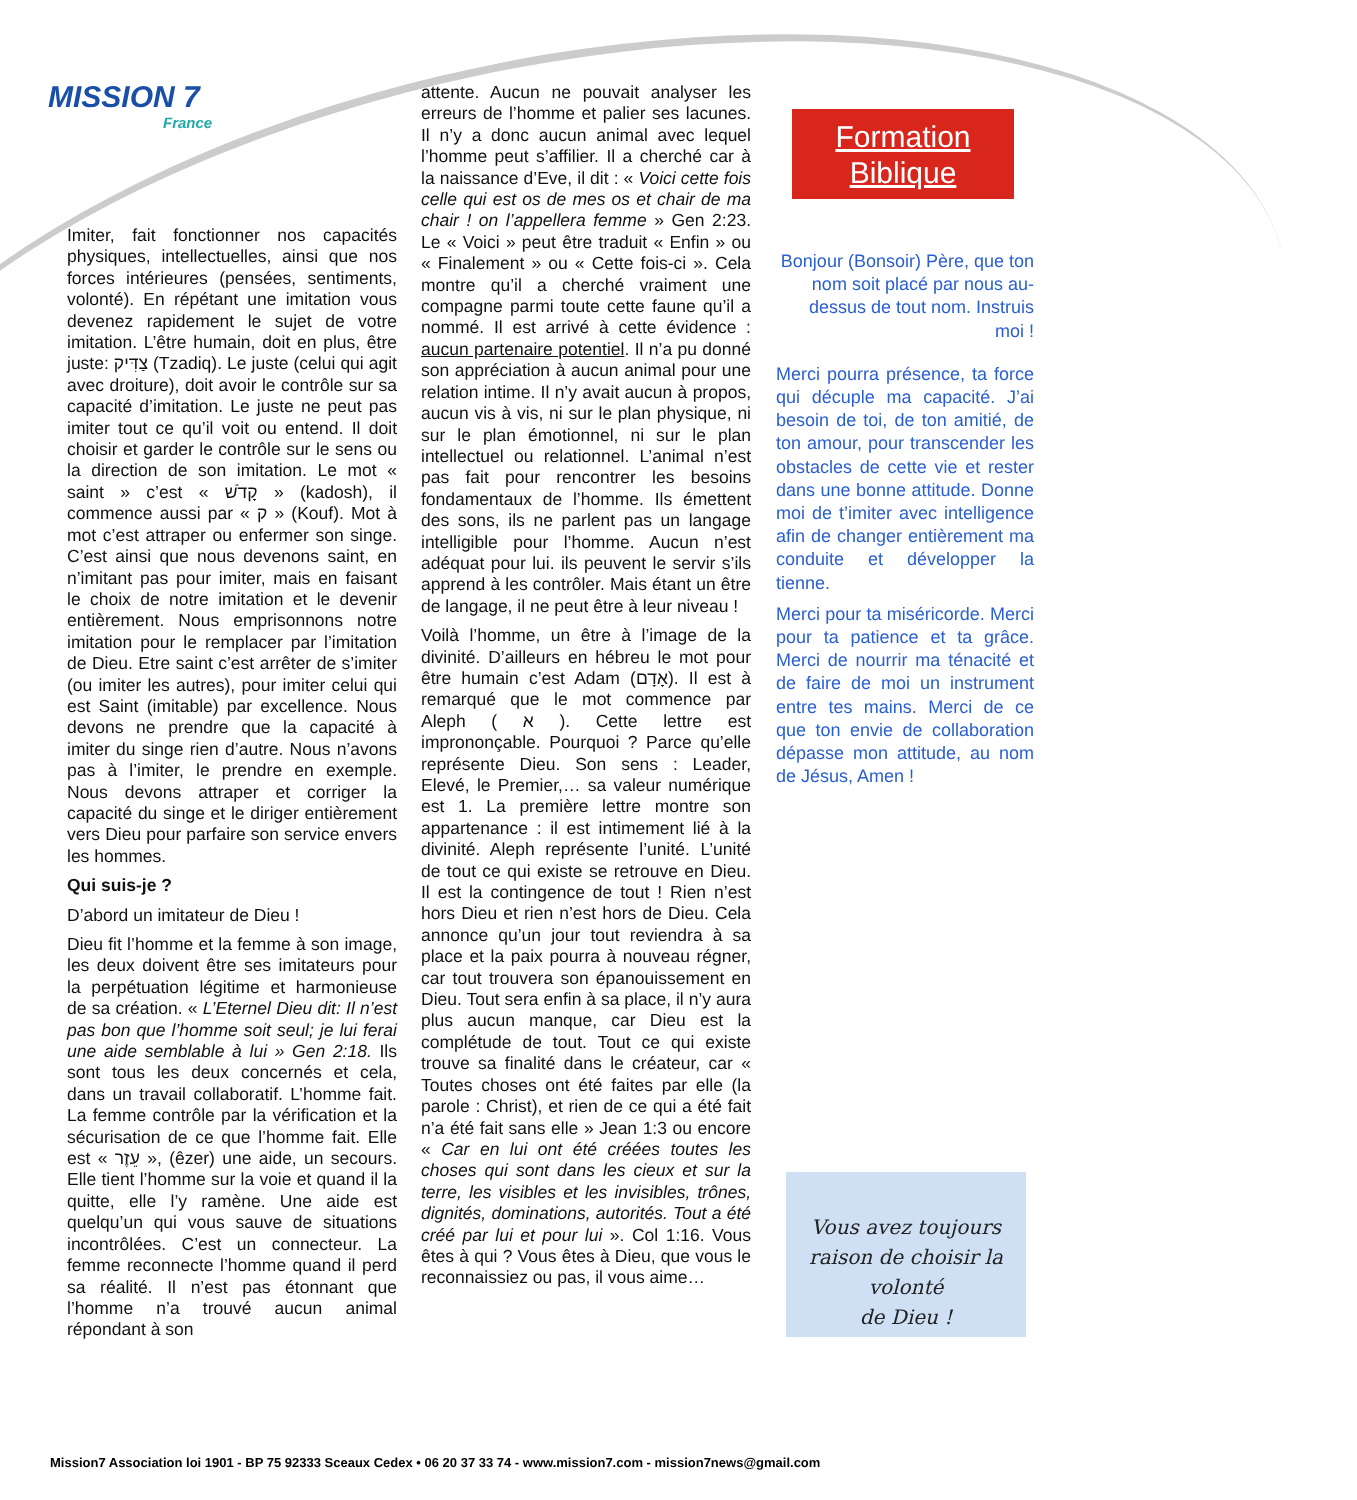MISSION 7
France
Formation
Biblique
Imiter, fait fonctionner nos capacités physiques, intellectuelles, ainsi que nos forces intérieures (pensées, sentiments, volonté). En répétant une imitation vous devenez rapidement le sujet de votre imitation. L’être humain, doit en plus, être juste: צַדִּיק (Tzadiq). Le juste (celui qui agit avec droiture), doit avoir le contrôle sur sa capacité d’imitation. Le juste ne peut pas imiter tout ce qu’il voit ou entend. Il doit choisir et garder le contrôle sur le sens ou la direction de son imitation. Le mot « saint » c’est « קָדֹשׁ » (kadosh), il commence aussi par « ק » (Kouf). Mot à mot c’est attraper ou enfermer son singe. C’est ainsi que nous devenons saint, en n’imitant pas pour imiter, mais en faisant le choix de notre imitation et le devenir entièrement. Nous emprisonnons notre imitation pour le remplacer par l’imitation de Dieu. Etre saint c’est arrêter de s’imiter (ou imiter les autres), pour imiter celui qui est Saint (imitable) par excellence. Nous devons ne prendre que la capacité à imiter du singe rien d’autre. Nous n’avons pas à l’imiter, le prendre en exemple. Nous devons attraper et corriger la capacité du singe et le diriger entièrement vers Dieu pour parfaire son service envers les hommes.
Qui suis-je ?
D’abord un imitateur de Dieu !
Dieu fit l’homme et la femme à son image, les deux doivent être ses imitateurs pour la perpétuation légitime et harmonieuse de sa création. « L’Eternel Dieu dit: Il n’est pas bon que l’homme soit seul; je lui ferai une aide semblable à lui » Gen 2:18. Ils sont tous les deux concernés et cela, dans un travail collaboratif. L’homme fait. La femme contrôle par la vérification et la sécurisation de ce que l’homme fait. Elle est « עֵזֶר », (êzer) une aide, un secours. Elle tient l’homme sur la voie et quand il la quitte, elle l’y ramène. Une aide est quelqu’un qui vous sauve de situations incontrôlées. C’est un connecteur. La femme reconnecte l’homme quand il perd sa réalité. Il n’est pas étonnant que l’homme n’a trouvé aucun animal répondant à son
attente. Aucun ne pouvait analyser les erreurs de l’homme et palier ses lacunes. Il n’y a donc aucun animal avec lequel l’homme peut s’affilier. Il a cherché car à la naissance d’Eve, il dit : « Voici cette fois celle qui est os de mes os et chair de ma chair ! on l’appellera femme » Gen 2:23. Le « Voici » peut être traduit « Enfin » ou « Finalement » ou « Cette fois-ci ». Cela montre qu’il a cherché vraiment une compagne parmi toute cette faune qu’il a nommé. Il est arrivé à cette évidence : aucun partenaire potentiel. Il n’a pu donné son appréciation à aucun animal pour une relation intime. Il n’y avait aucun à propos, aucun vis à vis, ni sur le plan physique, ni sur le plan émotionnel, ni sur le plan intellectuel ou relationnel. L’animal n’est pas fait pour rencontrer les besoins fondamentaux de l’homme. Ils émettent des sons, ils ne parlent pas un langage intelligible pour l’homme. Aucun n’est adéquat pour lui. ils peuvent le servir s’ils apprend à les contrôler. Mais étant un être de langage, il ne peut être à leur niveau !
Voilà l’homme, un être à l’image de la divinité. D’ailleurs en hébreu le mot pour être humain c’est Adam (אָדָם). Il est à remarqué que le mot commence par Aleph ( א ). Cette lettre est imprononçable. Pourquoi ? Parce qu’elle représente Dieu. Son sens : Leader, Elevé, le Premier,… sa valeur numérique est 1. La première lettre montre son appartenance : il est intimement lié à la divinité. Aleph représente l’unité. L’unité de tout ce qui existe se retrouve en Dieu. Il est la contingence de tout ! Rien n’est hors Dieu et rien n’est hors de Dieu. Cela annonce qu’un jour tout reviendra à sa place et la paix pourra à nouveau régner, car tout trouvera son épanouissement en Dieu. Tout sera enfin à sa place, il n’y aura plus aucun manque, car Dieu est la complétude de tout. Tout ce qui existe trouve sa finalité dans le créateur, car « Toutes choses ont été faites par elle (la parole : Christ), et rien de ce qui a été fait n’a été fait sans elle » Jean 1:3 ou encore « Car en lui ont été créées toutes les choses qui sont dans les cieux et sur la terre, les visibles et les invisibles, trônes, dignités, dominations, autorités. Tout a été créé par lui et pour lui ». Col 1:16. Vous êtes à qui ? Vous êtes à Dieu, que vous le reconnaissiez ou pas, il vous aime…
Bonjour (Bonsoir) Père, que ton nom soit placé par nous au-dessus de tout nom. Instruis moi !
Merci pourra présence, ta force qui décuple ma capacité. J’ai besoin de toi, de ton amitié, de ton amour, pour transcender les obstacles de cette vie et rester dans une bonne attitude. Donne moi de t’imiter avec intelligence afin de changer entièrement ma conduite et développer la tienne.
Merci pour ta miséricorde. Merci pour ta patience et ta grâce. Merci de nourrir ma ténacité et de faire de moi un instrument entre tes mains. Merci de ce que ton envie de collaboration dépasse mon attitude, au nom de Jésus, Amen !
Vous avez toujours
raison de choisir la volonté
de Dieu !
Mission7 Association loi 1901 - BP 75 92333 Sceaux Cedex • 06 20 37 33 74 - www.mission7.com - mission7news@gmail.com